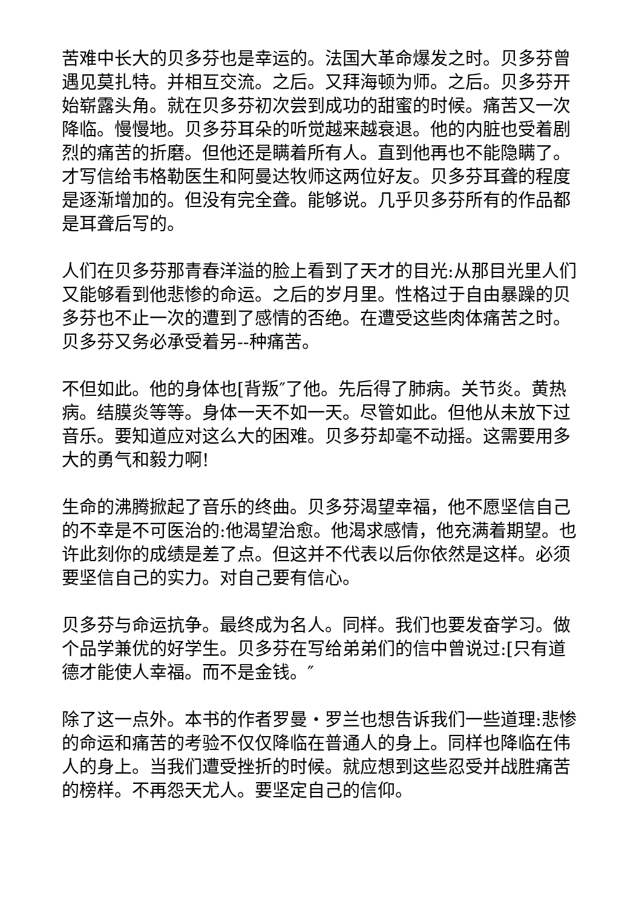苦难中长大的贝多芬也是幸运的。法国大革命爆发之时。贝多芬曾遇见莫扎特。并相互交流。之后。又拜海顿为师。之后。贝多芬开始崭露头角。就在贝多芬初次尝到成功的甜蜜的时候。痛苦又一次降临。慢慢地。贝多芬耳朵的听觉越来越衰退。他的内脏也受着剧烈的痛苦的折磨。但他还是瞒着所有人。直到他再也不能隐瞒了。才写信给韦格勒医生和阿曼达牧师这两位好友。贝多芬耳聋的程度是逐渐增加的。但没有完全聋。能够说。几乎贝多芬所有的作品都是耳聋后写的。
人们在贝多芬那青春洋溢的脸上看到了天才的目光:从那目光里人们又能够看到他悲惨的命运。之后的岁月里。性格过于自由暴躁的贝多芬也不止一次的遭到了感情的否绝。在遭受这些肉体痛苦之时。贝多芬又务必承受着另--种痛苦。
不但如此。他的身体也[背叛″了他。先后得了肺病。关节炎。黄热病。结膜炎等等。身体一天不如一天。尽管如此。但他从未放下过音乐。要知道应对这么大的困难。贝多芬却毫不动摇。这需要用多大的勇气和毅力啊!
生命的沸腾掀起了音乐的终曲。贝多芬渴望幸福，他不愿坚信自己的不幸是不可医治的:他渴望治愈。他渴求感情，他充满着期望。也许此刻你的成绩是差了点。但这并不代表以后你依然是这样。必须要坚信自己的实力。对自己要有信心。
贝多芬与命运抗争。最终成为名人。同样。我们也要发奋学习。做个品学兼优的好学生。贝多芬在写给弟弟们的信中曾说过:[只有道德才能使人幸福。而不是金钱。″
除了这一点外。本书的作者罗曼・罗兰也想告诉我们一些道理:悲惨的命运和痛苦的考验不仅仅降临在普通人的身上。同样也降临在伟人的身上。当我们遭受挫折的时候。就应想到这些忍受并战胜痛苦的榜样。不再怨天尤人。要坚定自己的信仰。